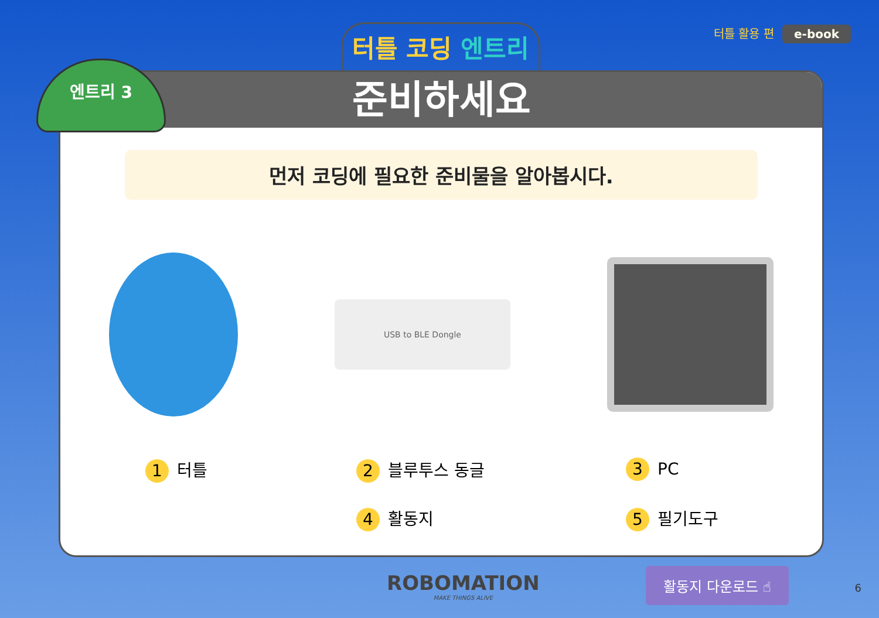터틀 코딩 엔트리
터틀 활용 편 e-book
준비하세요
먼저 코딩에 필요한 준비물을 알아봅시다.
USB to BLE Dongle
1 터틀
2 블루투스 동글
3 PC
4 활동지
5 필기도구
엔트리 3
ROBOMATION
MAKE THINGS ALIVE
활동지 다운로드 ☝
6